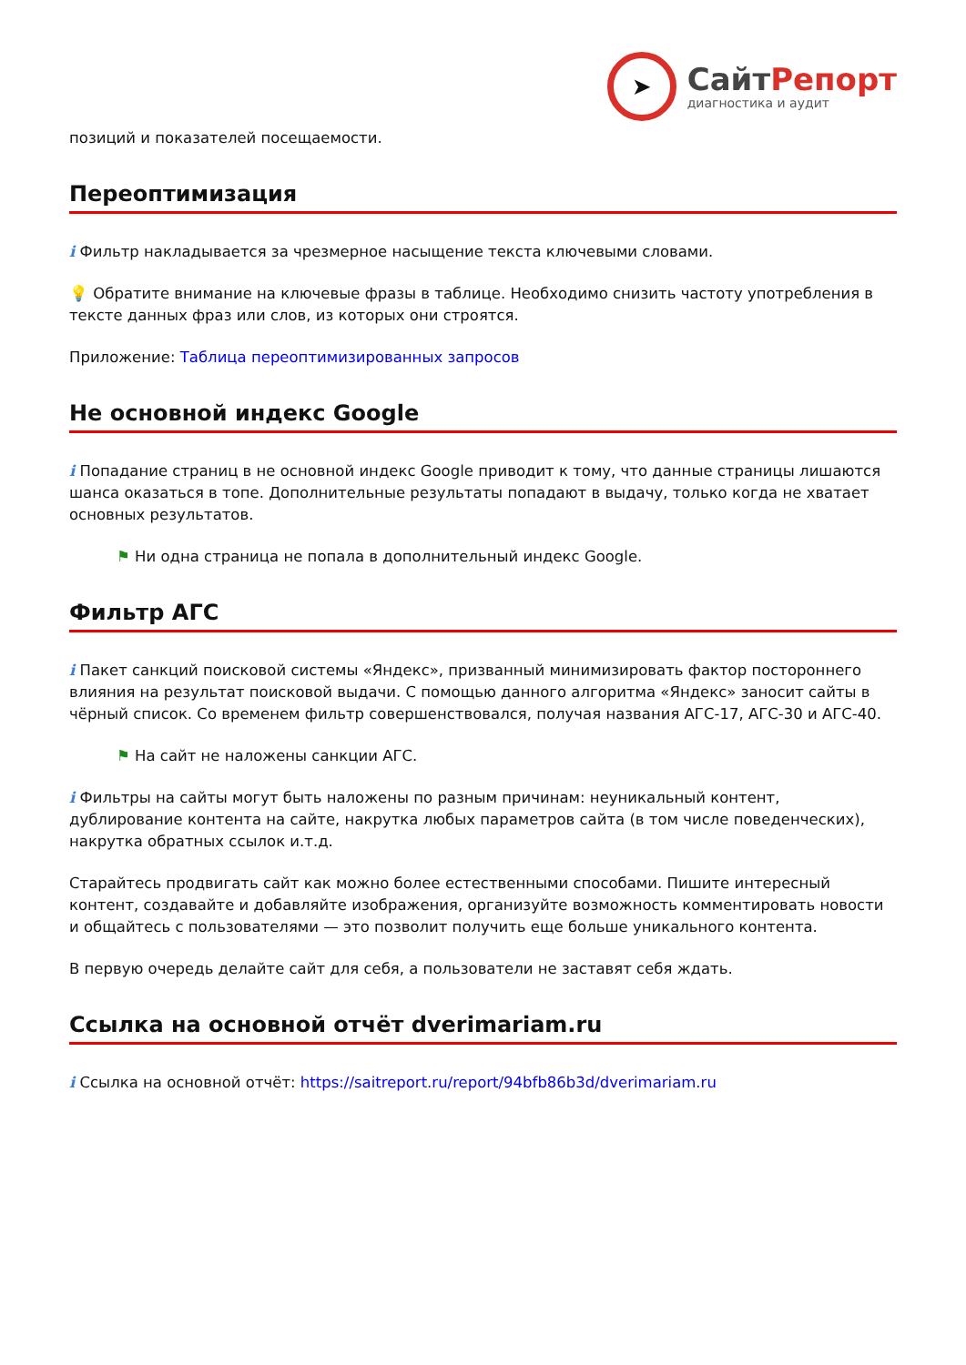➤
СайтРепорт
диагностика и аудит
позиций и показателей посещаемости.
Переоптимизация
i Фильтр накладывается за чрезмерное насыщение текста ключевыми словами.
💡 Обратите внимание на ключевые фразы в таблице. Необходимо снизить частоту употребления в тексте данных фраз или слов, из которых они строятся.
Приложение: Таблица переоптимизированных запросов
Не основной индекс Google
i Попадание страниц в не основной индекс Google приводит к тому, что данные страницы лишаются шанса оказаться в топе. Дополнительные результаты попадают в выдачу, только когда не хватает основных результатов.
⚑ Ни одна страница не попала в дополнительный индекс Google.
Фильтр АГС
i Пакет санкций поисковой системы «Яндекс», призванный минимизировать фактор постороннего влияния на результат поисковой выдачи. С помощью данного алгоритма «Яндекс» заносит сайты в чёрный список. Со временем фильтр совершенствовался, получая названия АГС-17, АГС-30 и АГС-40.
⚑ На сайт не наложены санкции АГС.
i Фильтры на сайты могут быть наложены по разным причинам: неуникальный контент, дублирование контента на сайте, накрутка любых параметров сайта (в том числе поведенческих), накрутка обратных ссылок и.т.д.
Старайтесь продвигать сайт как можно более естественными способами. Пишите интересный контент, создавайте и добавляйте изображения, организуйте возможность комментировать новости и общайтесь с пользователями — это позволит получить еще больше уникального контента.
В первую очередь делайте сайт для себя, а пользователи не заставят себя ждать.
Ссылка на основной отчёт dverimariam.ru
i Ссылка на основной отчёт: https://saitreport.ru/report/94bfb86b3d/dverimariam.ru